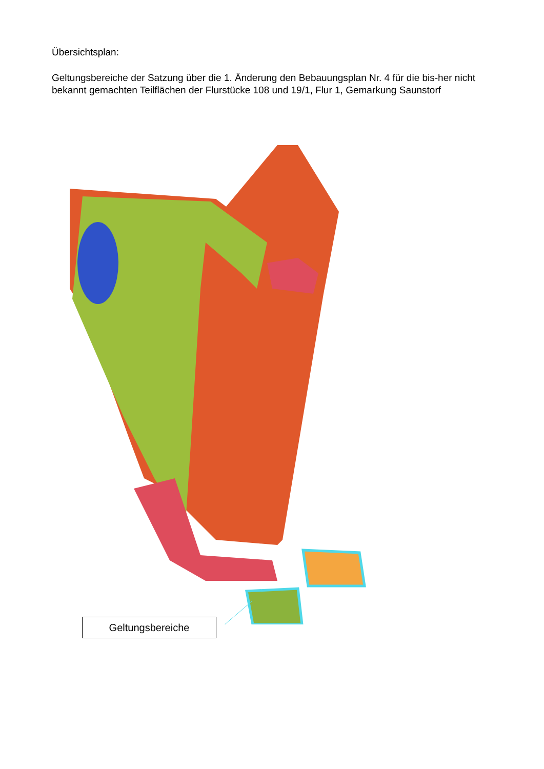Übersichtsplan:
Geltungsbereiche der Satzung über die 1. Änderung den Bebauungsplan Nr. 4 für die bis-her nicht bekannt gemachten Teilflächen der Flurstücke 108 und 19/1, Flur 1, Gemarkung Saunstorf
Geltungsbereiche